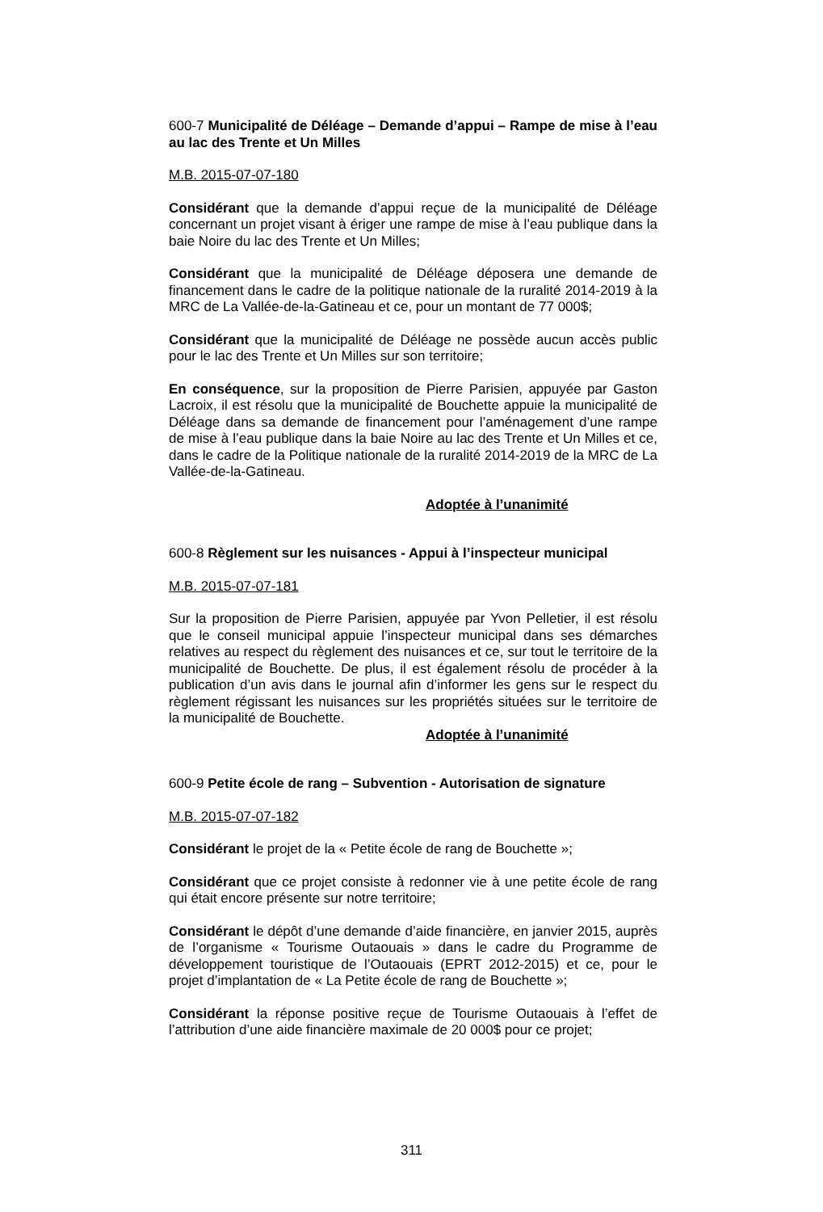600-7 Municipalité de Déléage – Demande d’appui – Rampe de mise à l’eau au lac des Trente et Un Milles
M.B. 2015-07-07-180
Considérant que la demande d’appui reçue de la municipalité de Déléage concernant un projet visant à ériger une rampe de mise à l’eau publique dans la baie Noire du lac des Trente et Un Milles;
Considérant que la municipalité de Déléage déposera une demande de financement dans le cadre de la politique nationale de la ruralité 2014-2019 à la MRC de La Vallée-de-la-Gatineau et ce, pour un montant de 77 000$;
Considérant que la municipalité de Déléage ne possède aucun accès public pour le lac des Trente et Un Milles sur son territoire;
En conséquence, sur la proposition de Pierre Parisien, appuyée par Gaston Lacroix, il est résolu que la municipalité de Bouchette appuie la municipalité de Déléage dans sa demande de financement pour l’aménagement d’une rampe de mise à l’eau publique dans la baie Noire au lac des Trente et Un Milles et ce, dans le cadre de la Politique nationale de la ruralité 2014-2019 de la MRC de La Vallée-de-la-Gatineau.
Adoptée à l’unanimité
600-8 Règlement sur les nuisances - Appui à l’inspecteur municipal
M.B. 2015-07-07-181
Sur la proposition de Pierre Parisien, appuyée par Yvon Pelletier, il est résolu que le conseil municipal appuie l’inspecteur municipal dans ses démarches relatives au respect du règlement des nuisances et ce, sur tout le territoire de la municipalité de Bouchette. De plus, il est également résolu de procéder à la publication d’un avis dans le journal afin d’informer les gens sur le respect du règlement régissant les nuisances sur les propriétés situées sur le territoire de la municipalité de Bouchette.
Adoptée à l’unanimité
600-9 Petite école de rang – Subvention - Autorisation de signature
M.B. 2015-07-07-182
Considérant le projet de la « Petite école de rang de Bouchette »;
Considérant que ce projet consiste à redonner vie à une petite école de rang qui était encore présente sur notre territoire;
Considérant le dépôt d’une demande d’aide financière, en janvier 2015, auprès de l’organisme « Tourisme Outaouais » dans le cadre du Programme de développement touristique de l’Outaouais (EPRT 2012-2015) et ce, pour le projet d’implantation de « La Petite école de rang de Bouchette »;
Considérant la réponse positive reçue de Tourisme Outaouais à l’effet de l’attribution d’une aide financière maximale de 20 000$ pour ce projet;
311